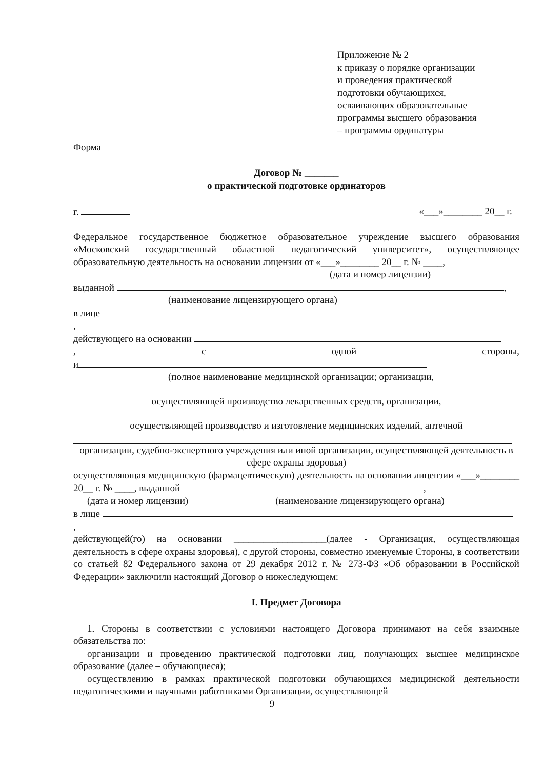Приложение № 2
к приказу о порядке организации
и проведения практической
подготовки обучающихся,
осваивающих образовательные
программы высшего образования
– программы ординатуры
Форма
Договор № _______
о практической подготовке ординаторов
г. «___»________ 20__ г.
Федеральное государственное бюджетное образовательное учреждение высшего образования «Московский государственный областной педагогический университет», осуществляющее образовательную деятельность на основании лицензии от «___»________ 20__ г. № ____,
(дата и номер лицензии)
выданной ,
(наименование лицензирующего органа)
в лице
,
действующего на основании
, с одной стороны,
и
(полное наименование медицинской организации; организации,
осуществляющей производство лекарственных средств, организации,
осуществляющей производство и изготовление медицинских изделий, аптечной
организации, судебно-экспертного учреждения или иной организации, осуществляющей деятельность в сфере охраны здоровья)
осуществляющая медицинскую (фармацевтическую) деятельность на основании лицензии «___»________ 20__ г. № ____, выданной ,
(дата и номер лицензии) (наименование лицензирующего органа)
в лице
,
действующей(го) на основании ___________________(далее - Организация, осуществляющая деятельность в сфере охраны здоровья), с другой стороны, совместно именуемые Стороны, в соответствии со статьей 82 Федерального закона от 29 декабря 2012 г. № 273-ФЗ «Об образовании в Российской Федерации» заключили настоящий Договор о нижеследующем:
I. Предмет Договора
1. Стороны в соответствии с условиями настоящего Договора принимают на себя взаимные обязательства по:
организации и проведению практической подготовки лиц, получающих высшее медицинское образование (далее – обучающиеся);
осуществлению в рамках практической подготовки обучающихся медицинской деятельности педагогическими и научными работниками Организации, осуществляющей
9